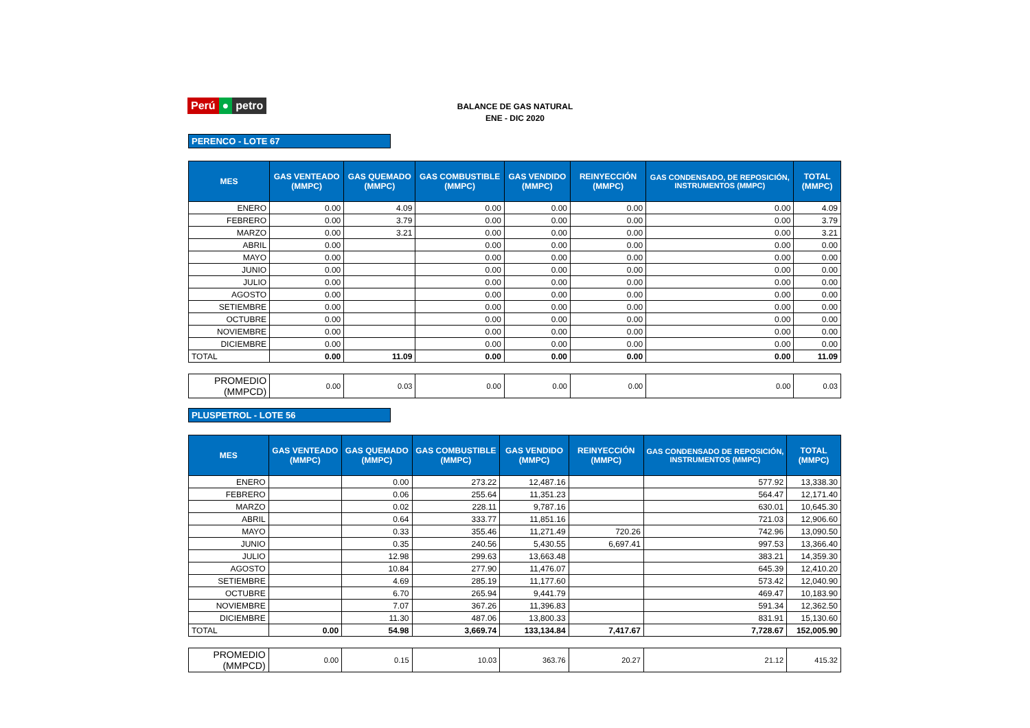Perú ● petro
BALANCE DE GAS NATURAL
ENE - DIC 2020
PERENCO - LOTE 67
| MES | GAS VENTEADO (MMPC) | GAS QUEMADO (MMPC) | GAS COMBUSTIBLE (MMPC) | GAS VENDIDO (MMPC) | REINYECCIÓN (MMPC) | GAS CONDENSADO, DE REPOSICIÓN, INSTRUMENTOS (MMPC) | TOTAL (MMPC) |
| --- | --- | --- | --- | --- | --- | --- | --- |
| ENERO | 0.00 | 4.09 | 0.00 | 0.00 | 0.00 | 0.00 | 4.09 |
| FEBRERO | 0.00 | 3.79 | 0.00 | 0.00 | 0.00 | 0.00 | 3.79 |
| MARZO | 0.00 | 3.21 | 0.00 | 0.00 | 0.00 | 0.00 | 3.21 |
| ABRIL | 0.00 | | 0.00 | 0.00 | 0.00 | 0.00 | 0.00 |
| MAYO | 0.00 | | 0.00 | 0.00 | 0.00 | 0.00 | 0.00 |
| JUNIO | 0.00 | | 0.00 | 0.00 | 0.00 | 0.00 | 0.00 |
| JULIO | 0.00 | | 0.00 | 0.00 | 0.00 | 0.00 | 0.00 |
| AGOSTO | 0.00 | | 0.00 | 0.00 | 0.00 | 0.00 | 0.00 |
| SETIEMBRE | 0.00 | | 0.00 | 0.00 | 0.00 | 0.00 | 0.00 |
| OCTUBRE | 0.00 | | 0.00 | 0.00 | 0.00 | 0.00 | 0.00 |
| NOVIEMBRE | 0.00 | | 0.00 | 0.00 | 0.00 | 0.00 | 0.00 |
| DICIEMBRE | 0.00 | | 0.00 | 0.00 | 0.00 | 0.00 | 0.00 |
| TOTAL | 0.00 | 11.09 | 0.00 | 0.00 | 0.00 | 0.00 | 11.09 |
| PROMEDIO (MMPCD) | 0.00 | 0.03 | 0.00 | 0.00 | 0.00 | 0.00 | 0.03 |
PLUSPETROL - LOTE 56
| MES | GAS VENTEADO (MMPC) | GAS QUEMADO (MMPC) | GAS COMBUSTIBLE (MMPC) | GAS VENDIDO (MMPC) | REINYECCIÓN (MMPC) | GAS CONDENSADO DE REPOSICIÓN, INSTRUMENTOS (MMPC) | TOTAL (MMPC) |
| --- | --- | --- | --- | --- | --- | --- | --- |
| ENERO | | 0.00 | 273.22 | 12,487.16 | | 577.92 | 13,338.30 |
| FEBRERO | | 0.06 | 255.64 | 11,351.23 | | 564.47 | 12,171.40 |
| MARZO | | 0.02 | 228.11 | 9,787.16 | | 630.01 | 10,645.30 |
| ABRIL | | 0.64 | 333.77 | 11,851.16 | | 721.03 | 12,906.60 |
| MAYO | | 0.33 | 355.46 | 11,271.49 | 720.26 | 742.96 | 13,090.50 |
| JUNIO | | 0.35 | 240.56 | 5,430.55 | 6,697.41 | 997.53 | 13,366.40 |
| JULIO | | 12.98 | 299.63 | 13,663.48 | | 383.21 | 14,359.30 |
| AGOSTO | | 10.84 | 277.90 | 11,476.07 | | 645.39 | 12,410.20 |
| SETIEMBRE | | 4.69 | 285.19 | 11,177.60 | | 573.42 | 12,040.90 |
| OCTUBRE | | 6.70 | 265.94 | 9,441.79 | | 469.47 | 10,183.90 |
| NOVIEMBRE | | 7.07 | 367.26 | 11,396.83 | | 591.34 | 12,362.50 |
| DICIEMBRE | | 11.30 | 487.06 | 13,800.33 | | 831.91 | 15,130.60 |
| TOTAL | 0.00 | 54.98 | 3,669.74 | 133,134.84 | 7,417.67 | 7,728.67 | 152,005.90 |
| PROMEDIO (MMPCD) | 0.00 | 0.15 | 10.03 | 363.76 | 20.27 | 21.12 | 415.32 |